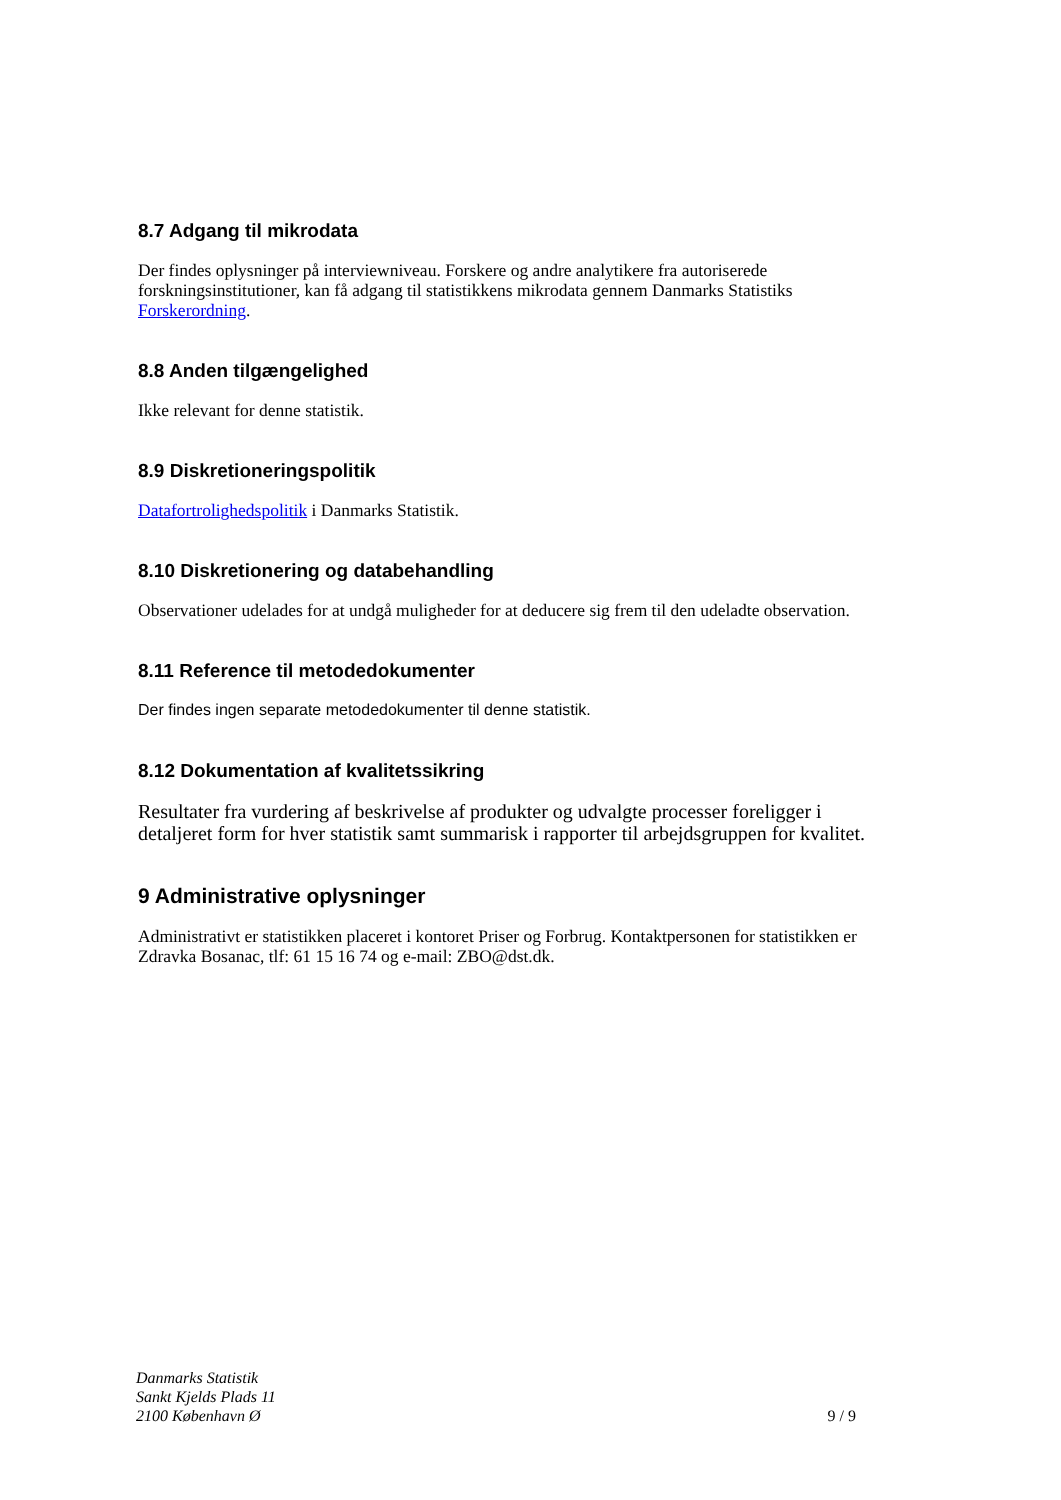8.7 Adgang til mikrodata
Der findes oplysninger på interviewniveau. Forskere og andre analytikere fra autoriserede forskningsinstitutioner, kan få adgang til statistikkens mikrodata gennem Danmarks Statistiks Forskerordning.
8.8 Anden tilgængelighed
Ikke relevant for denne statistik.
8.9 Diskretioneringspolitik
Datafortrolighedspolitik i Danmarks Statistik.
8.10 Diskretionering og databehandling
Observationer udelades for at undgå muligheder for at deducere sig frem til den udeladte observation.
8.11 Reference til metodedokumenter
Der findes ingen separate metodedokumenter til denne statistik.
8.12 Dokumentation af kvalitetssikring
Resultater fra vurdering af beskrivelse af produkter og udvalgte processer foreligger i detaljeret form for hver statistik samt summarisk i rapporter til arbejdsgruppen for kvalitet.
9 Administrative oplysninger
Administrativt er statistikken placeret i kontoret Priser og Forbrug. Kontaktpersonen for statistikken er Zdravka Bosanac, tlf: 61 15 16 74 og e-mail: ZBO@dst.dk.
Danmarks Statistik
Sankt Kjelds Plads 11
2100 København Ø
9 / 9